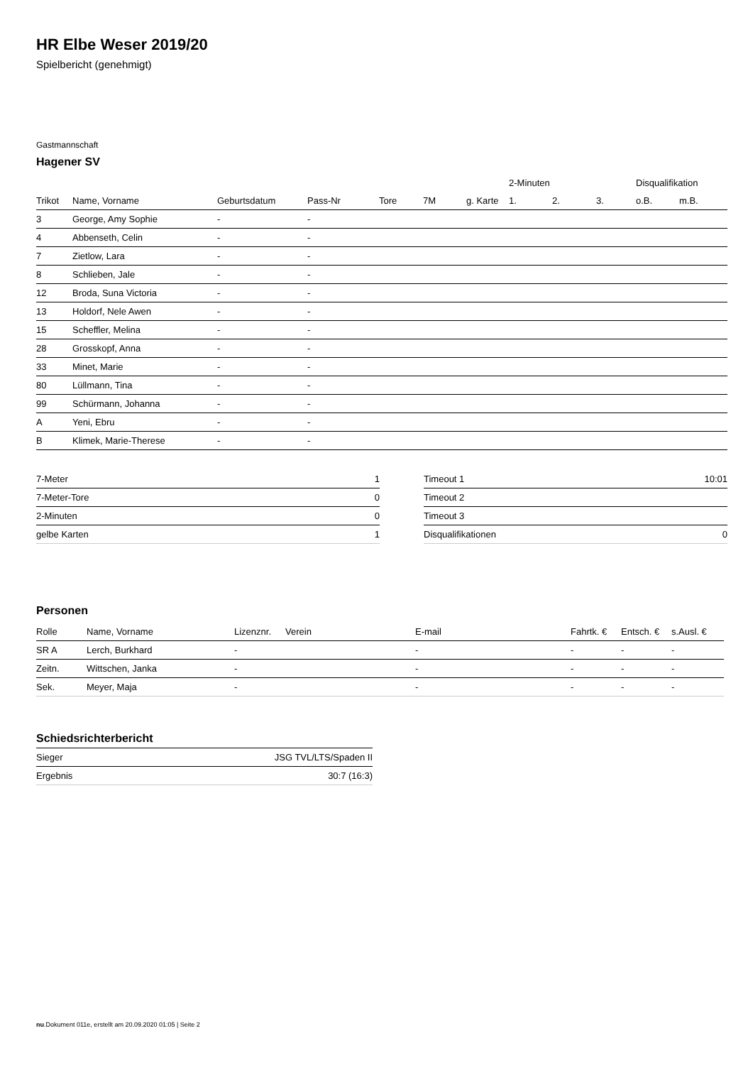HR Elbe Weser 2019/20
Spielbericht (genehmigt)
Gastmannschaft
Hagener SV
| | | | | | | | 2-Minuten | | | Disqualifikation | |
| --- | --- | --- | --- | --- | --- | --- | --- | --- | --- | --- | --- |
| Trikot | Name, Vorname | Geburtsdatum | Pass-Nr | Tore | 7M | g. Karte | 1. | 2. | 3. | o.B. | m.B. |
| 3 | George, Amy Sophie | - | - | | | | | | | | |
| 4 | Abbenseth, Celin | - | - | | | | | | | | |
| 7 | Zietlow, Lara | - | - | | | | | | | | |
| 8 | Schlieben, Jale | - | - | | | | | | | | |
| 12 | Broda, Suna Victoria | - | - | | | | | | | | |
| 13 | Holdorf, Nele Awen | - | - | | | | | | | | |
| 15 | Scheffler, Melina | - | - | | | | | | | | |
| 28 | Grosskopf, Anna | - | - | | | | | | | | |
| 33 | Minet, Marie | - | - | | | | | | | | |
| 80 | Lüllmann, Tina | - | - | | | | | | | | |
| 99 | Schürmann, Johanna | - | - | | | | | | | | |
| A | Yeni, Ebru | - | - | | | | | | | | |
| B | Klimek, Marie-Therese | - | - | | | | | | | | |
| 7-Meter | 1 |
| 7-Meter-Tore | 0 |
| 2-Minuten | 0 |
| gelbe Karten | 1 |
| Timeout 1 | 10:01 |
| Timeout 2 | |
| Timeout 3 | |
| Disqualifikationen | 0 |
Personen
| Rolle | Name, Vorname | Lizenznr. | Verein | E-mail | Fahrtk. € | Entsch. € | s.Ausl. € |
| --- | --- | --- | --- | --- | --- | --- | --- |
| SR A | Lerch, Burkhard | - | | - | - | - | - |
| Zeitn. | Wittschen, Janka | - | | - | - | - | - |
| Sek. | Meyer, Maja | - | | - | - | - | - |
Schiedsrichterbericht
| Sieger | JSG TVL/LTS/Spaden II |
| Ergebnis | 30:7 (16:3) |
nu.Dokument 011e, erstellt am 20.09.2020 01:05 | Seite 2